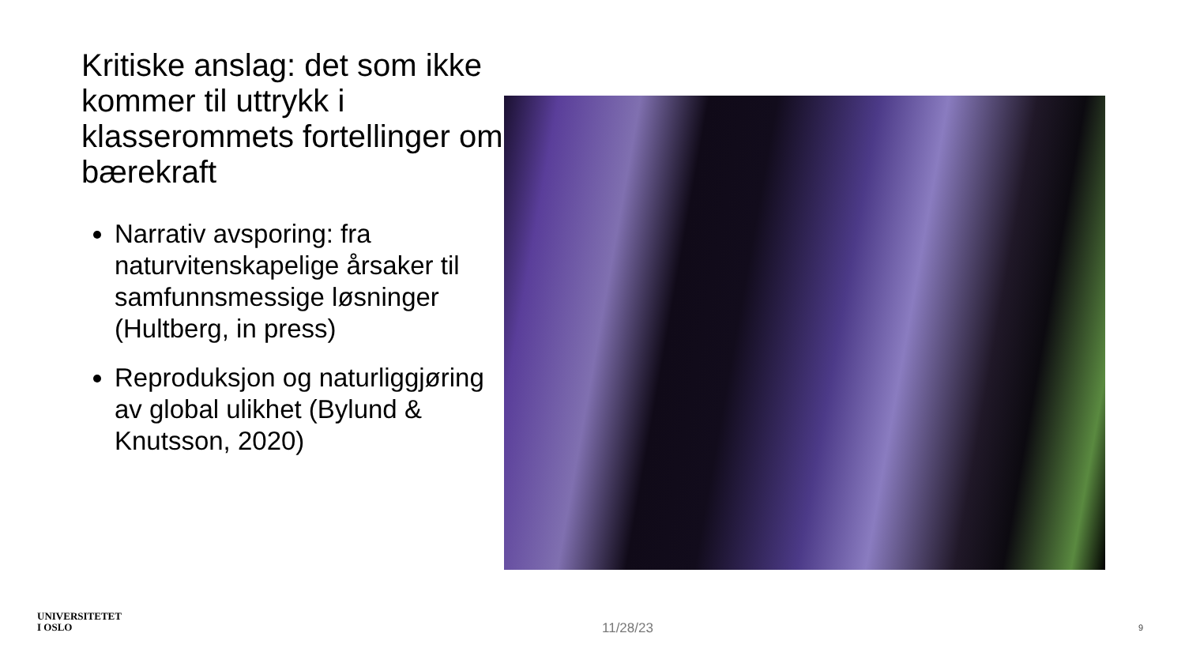Kritiske anslag: det som ikke kommer til uttrykk i klasserommets fortellinger om bærekraft
Narrativ avsporing: fra naturvitenskapelige årsaker til samfunnsmessige løsninger (Hultberg, in press)
Reproduksjon og naturliggjøring av global ulikhet (Bylund & Knutsson, 2020)
UNIVERSITETET
I OSLO
11/28/23 9